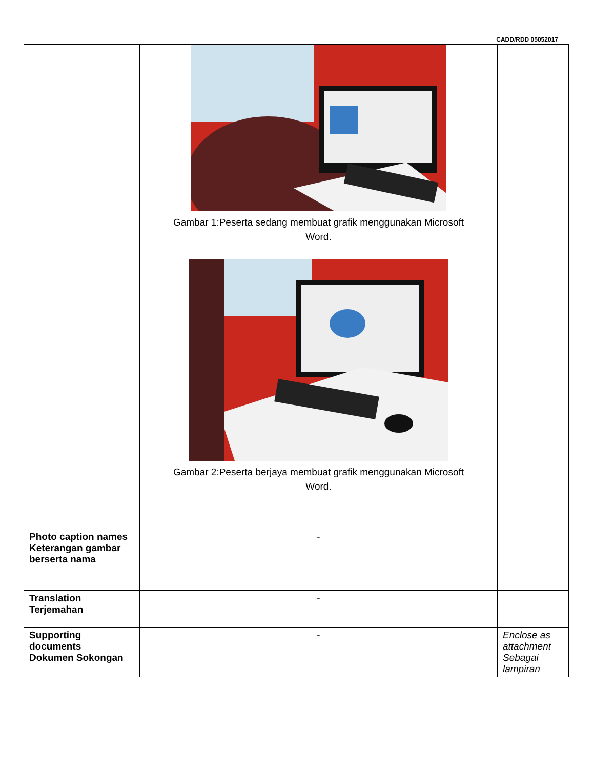CADD/RDD 05052017
| | Gambar 1:Peserta sedang membuat grafik menggunakan Microsoft Word. Gambar 2:Peserta berjaya membuat grafik menggunakan Microsoft Word. | |
| Photo caption names Keterangan gambar berserta nama | - | |
| Translation Terjemahan | - | |
| Supporting documents Dokumen Sokongan | - | Enclose as attachment Sebagai lampiran |